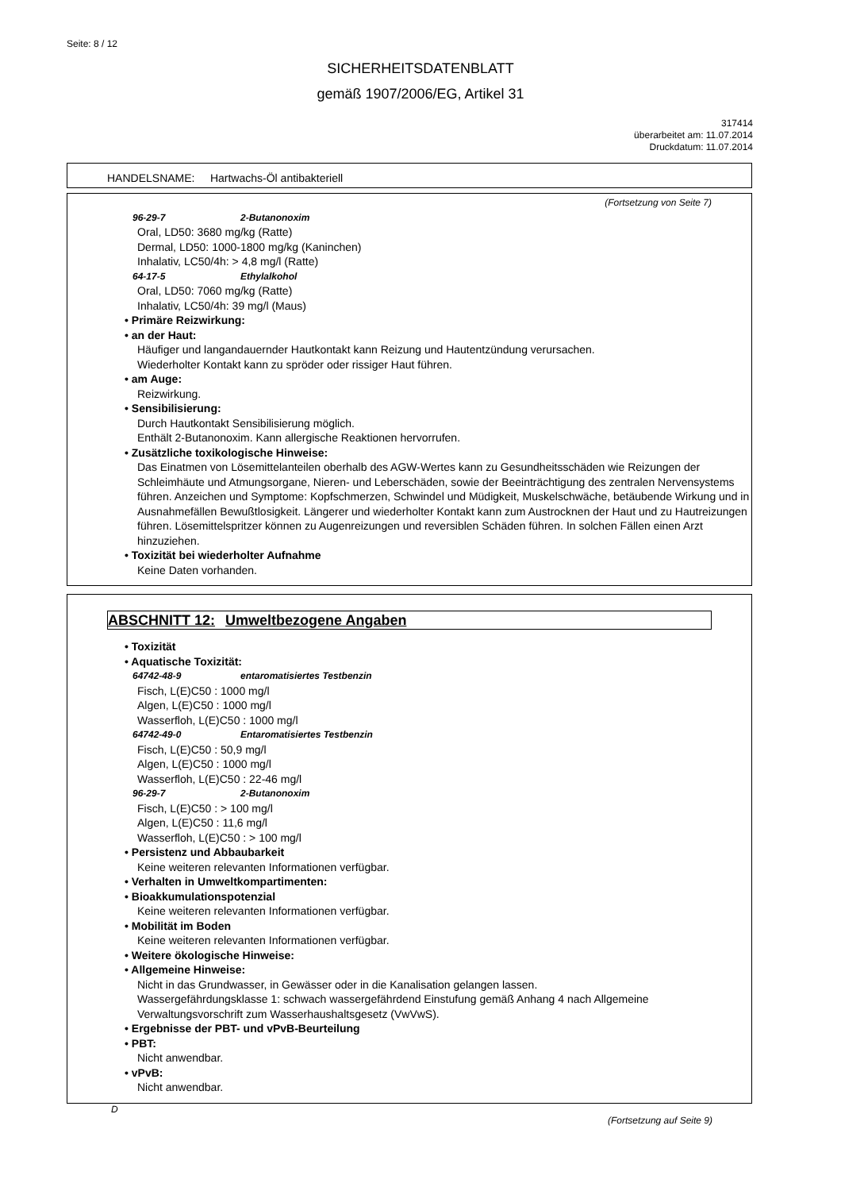Seite: 8 / 12
SICHERHEITSDATENBLATT
gemäß 1907/2006/EG, Artikel 31
317414
überarbeitet am: 11.07.2014
Druckdatum: 11.07.2014
HANDELSNAME: Hartwachs-Öl antibakteriell
(Fortsetzung von Seite 7)
96-29-7 2-Butanonoxim
Oral, LD50: 3680 mg/kg (Ratte)
Dermal, LD50: 1000-1800 mg/kg (Kaninchen)
Inhalativ, LC50/4h: > 4,8 mg/l (Ratte)
64-17-5 Ethylalkohol
Oral, LD50: 7060 mg/kg (Ratte)
Inhalativ, LC50/4h: 39 mg/l (Maus)
• Primäre Reizwirkung:
• an der Haut:
Häufiger und langandauernder Hautkontakt kann Reizung und Hautentzündung verursachen.
Wiederholter Kontakt kann zu spröder oder rissiger Haut führen.
• am Auge:
Reizwirkung.
• Sensibilisierung:
Durch Hautkontakt Sensibilisierung möglich.
Enthält 2-Butanonoxim. Kann allergische Reaktionen hervorrufen.
• Zusätzliche toxikologische Hinweise:
Das Einatmen von Lösemittelanteilen oberhalb des AGW-Wertes kann zu Gesundheitsschäden wie Reizungen der Schleimhäute und Atmungsorgane, Nieren- und Leberschäden, sowie der Beeinträchtigung des zentralen Nervensystems führen. Anzeichen und Symptome: Kopfschmerzen, Schwindel und Müdigkeit, Muskelschwäche, betäubende Wirkung und in Ausnahmefällen Bewußtlosigkeit. Längerer und wiederholter Kontakt kann zum Austrocknen der Haut und zu Hautreizungen führen. Lösemittelspritzer können zu Augenreizungen und reversiblen Schäden führen. In solchen Fällen einen Arzt hinzuziehen.
• Toxizität bei wiederholter Aufnahme
Keine Daten vorhanden.
ABSCHNITT 12: Umweltbezogene Angaben
• Toxizität
• Aquatische Toxizität:
64742-48-9 entaromatisiertes Testbenzin
Fisch, L(E)C50 : 1000 mg/l
Algen, L(E)C50 : 1000 mg/l
Wasserfloh, L(E)C50 : 1000 mg/l
64742-49-0 Entaromatisiertes Testbenzin
Fisch, L(E)C50 : 50,9 mg/l
Algen, L(E)C50 : 1000 mg/l
Wasserfloh, L(E)C50 : 22-46 mg/l
96-29-7 2-Butanonoxim
Fisch, L(E)C50 : > 100 mg/l
Algen, L(E)C50 : 11,6 mg/l
Wasserfloh, L(E)C50 : > 100 mg/l
• Persistenz und Abbaubarkeit
Keine weiteren relevanten Informationen verfügbar.
• Verhalten in Umweltkompartimenten:
• Bioakkumulationspotenzial
Keine weiteren relevanten Informationen verfügbar.
• Mobilität im Boden
Keine weiteren relevanten Informationen verfügbar.
• Weitere ökologische Hinweise:
• Allgemeine Hinweise:
Nicht in das Grundwasser, in Gewässer oder in die Kanalisation gelangen lassen.
Wassergefährdungsklasse 1: schwach wassergefährdend Einstufung gemäß Anhang 4 nach Allgemeine Verwaltungsvorschrift zum Wasserhaushaltsgesetz (VwVwS).
• Ergebnisse der PBT- und vPvB-Beurteilung
• PBT:
Nicht anwendbar.
• vPvB:
Nicht anwendbar.
D
(Fortsetzung auf Seite 9)